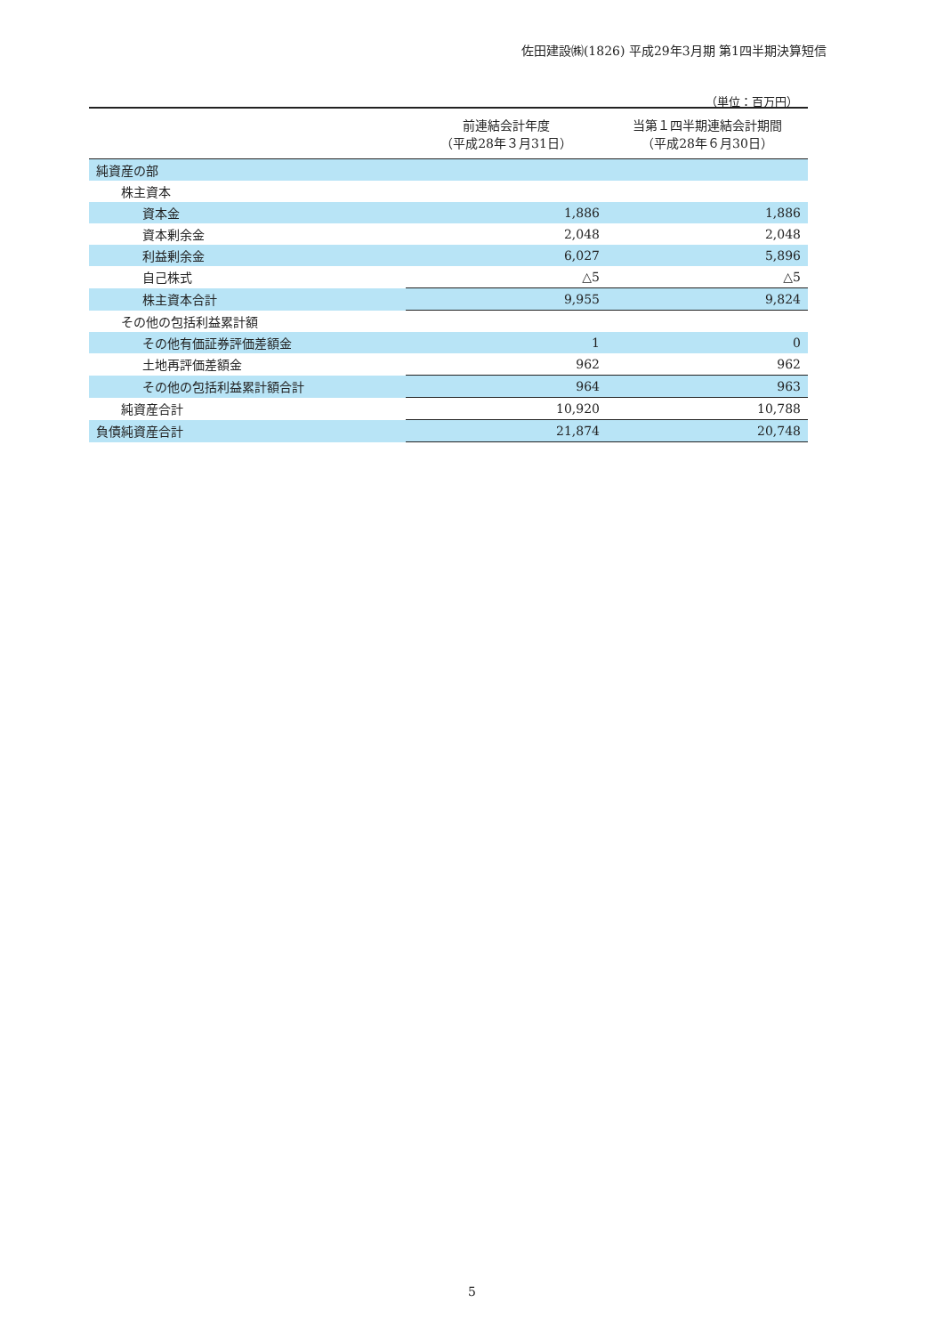佐田建設㈱(1826) 平成29年3月期 第1四半期決算短信
（単位：百万円）
| | 前連結会計年度 （平成28年３月31日） | 当第１四半期連結会計期間 （平成28年６月30日） |
| --- | --- | --- |
| 純資産の部 | | |
| 株主資本 | | |
| 資本金 | 1,886 | 1,886 |
| 資本剰余金 | 2,048 | 2,048 |
| 利益剰余金 | 6,027 | 5,896 |
| 自己株式 | △5 | △5 |
| 株主資本合計 | 9,955 | 9,824 |
| その他の包括利益累計額 | | |
| その他有価証券評価差額金 | 1 | 0 |
| 土地再評価差額金 | 962 | 962 |
| その他の包括利益累計額合計 | 964 | 963 |
| 純資産合計 | 10,920 | 10,788 |
| 負債純資産合計 | 21,874 | 20,748 |
5